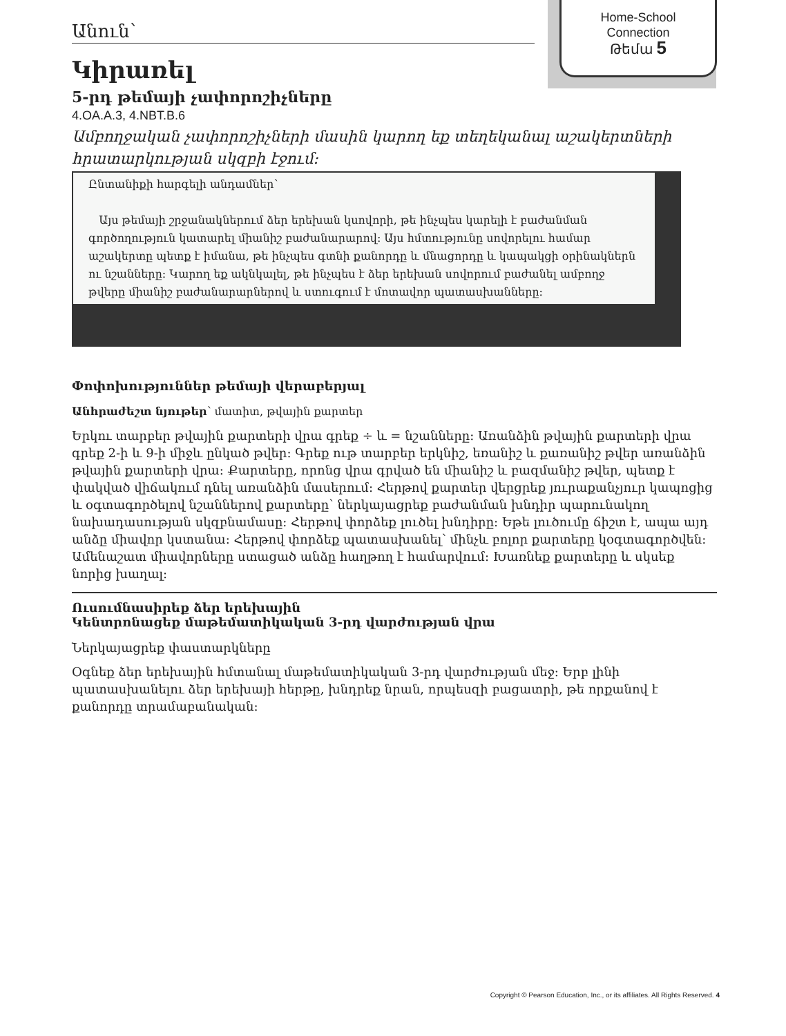Home-School
Connection
Թեմա 5
Անուն՝
Կիրառել
5-րդ թեմայի չափորոշիչները
4.OA.A.3, 4.NBT.B.6
Ամբողջական չափորոշիչների մասին կարող եք տեղեկանալ աշակերտների հրատարկության սկզբի էջում:
Ընտանիքի հարգելի անդամներ՝
Այս թեմայի շրջանակներում ձեր երեխան կսովորի, թե ինչպես կարելի է բաժանման գործողություն կատարել միանիշ բաժանարարով: Այս հմտությունը սովորելու համար աշակերտը պետք է իմանա, թե ինչպես գտնի քանորդը և մնացորդը և կապակցի օրինակներն ու նշանները: Կարող եք ակնկալել, թե ինչպես է ձեր երեխան սովորում բաժանել ամբողջ թվերը միանիշ բաժանարարներով և ստուգում է մոտավոր պատասխանները:
Փոփոխություններ թեմայի վերաբերյալ
Անհրաժեշտ նյութեր՝ մատիտ, թվային քարտեր
Երկու տարբեր թվային քարտերի վրա գրեք ÷ և = նշանները: Առանձին թվային քարտերի վրա գրեք 2-ի և 9-ի միջև ընկած թվեր: Գրեք ութ տարբեր երկնիշ, եռանիշ և քառանիշ թվեր առանձին թվային քարտերի վրա: Քարտերը, որոնց վրա գրված են միանիշ և բազմանիշ թվեր, պետք է փակված վիճակում դնել առանձին մասերում: Հերթով քարտեր վերցրեք յուրաքանչյուր կապոցից և օգտագործելով նշաններով քարտերը՝ ներկայացրեք բաժանման խնդիր պարունակող նախադասության սկզբնամասը: Հերթով փորձեք լուծել խնդիրը: Եթե լուծումը ճիշտ է, ապա այդ անձը միավոր կստանա: Հերթով փորձեք պատասխանել՝ մինչև բոլոր քարտերը կօգտագործվեն: Ամենաշատ միավորները ստացած անձը հաղթող է համարվում: Խառնեք քարտերը և սկսեք նորից խաղալ:
Ուսումնասիրեք ձեր երեխային
Կենտրոնացեք մաթեմատիկական 3-րդ վարժության վրա
Ներկայացրեք փաստարկները
Օգնեք ձեր երեխային հմտանալ մաթեմատիկական 3-րդ վարժության մեջ: Երբ լինի պատասխանելու ձեր երեխայի հերթը, խնդրեք նրան, որպեսզի բացատրի, թե որքանով է քանորդը տրամաբանական:
Copyright © Pearson Education, Inc., or its affiliates. All Rights Reserved. 4